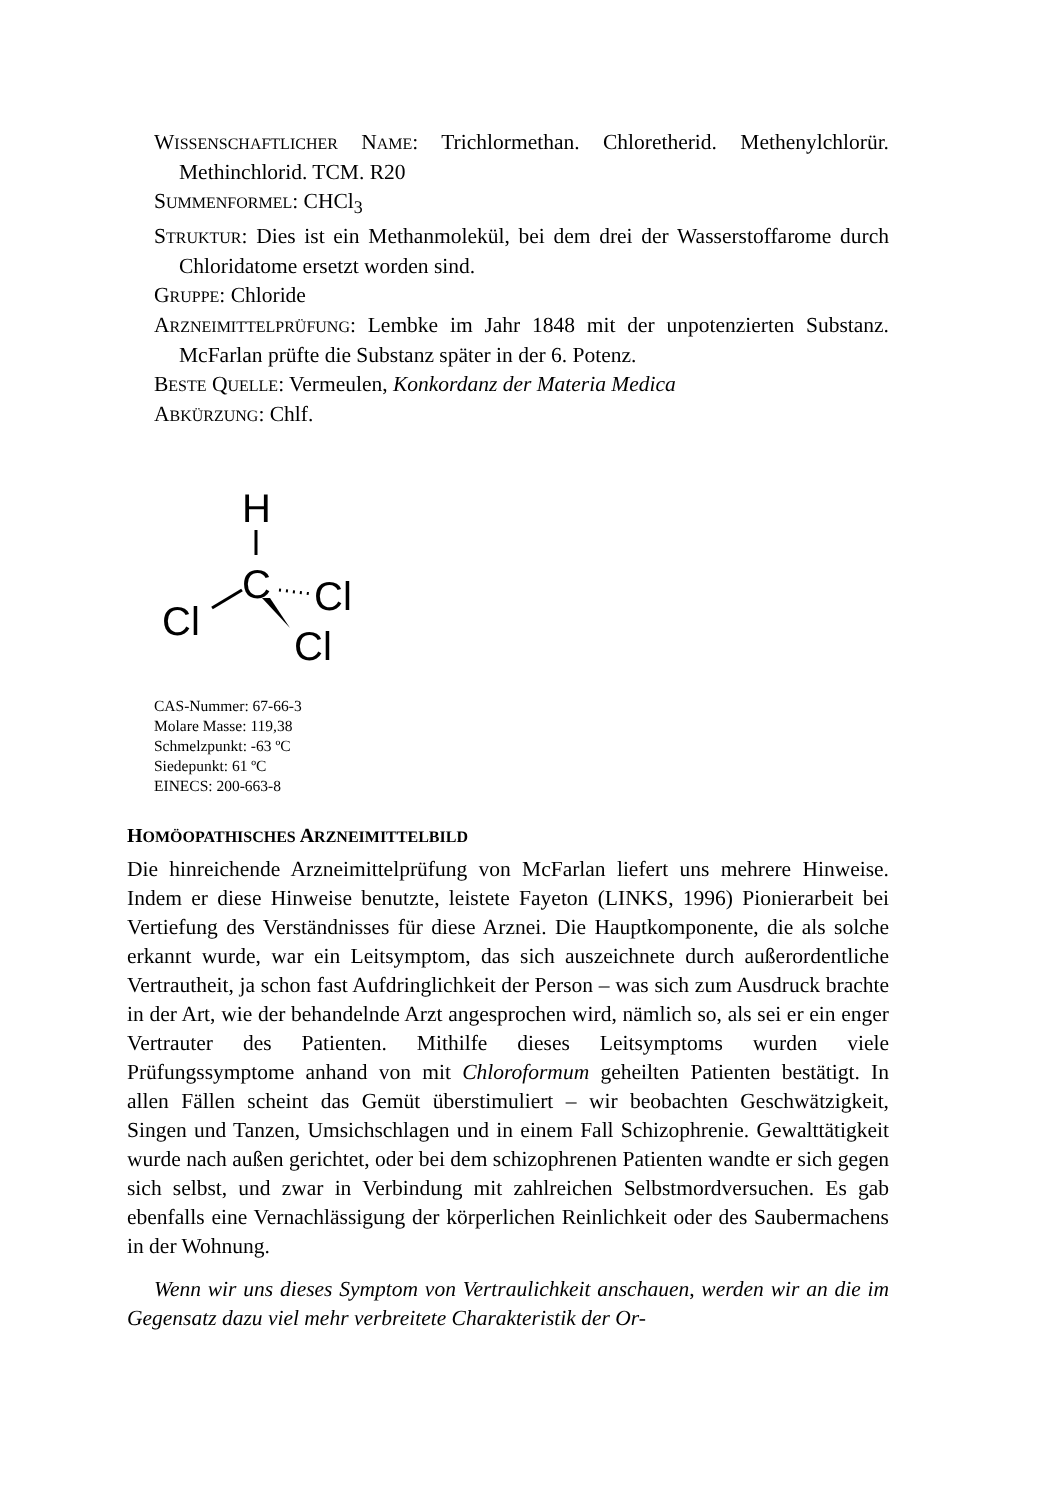WISSENSCHAFTLICHER NAME: Trichlormethan. Chloretherid. Methenylchlorür. Methinchlorid. TCM. R20
SUMMENFORMEL: CHCl<sub>3</sub>
STRUKTUR: Dies ist ein Methanmolekül, bei dem drei der Wasserstoffarome durch Chloridatome ersetzt worden sind.
GRUPPE: Chloride
ARZNEIMITTELPRÜFUNG: Lembke im Jahr 1848 mit der unpotenzierten Substanz. McFarlan prüfte die Substanz später in der 6. Potenz.
BESTE QUELLE: Vermeulen, Konkordanz der Materia Medica
ABKÜRZUNG: Chlf.
H
C
Cl
Cl
Cl
CAS-Nummer: 67-66-3
Molare Masse: 119,38
Schmelzpunkt: -63 ºC
Siedepunkt: 61 ºC
EINECS: 200-663-8
HOMÖOPATHISCHES ARZNEIMITTELBILD
Die hinreichende Arzneimittelprüfung von McFarlan liefert uns mehrere Hinweise. Indem er diese Hinweise benutzte, leistete Fayeton (LINKS, 1996) Pionierarbeit bei Vertiefung des Verständnisses für diese Arznei. Die Hauptkomponente, die als solche erkannt wurde, war ein Leitsymptom, das sich auszeichnete durch außerordentliche Vertrautheit, ja schon fast Aufdringlichkeit der Person – was sich zum Ausdruck brachte in der Art, wie der behandelnde Arzt angesprochen wird, nämlich so, als sei er ein enger Vertrauter des Patienten. Mithilfe dieses Leitsymptoms wurden viele Prüfungssymptome anhand von mit Chloroformum geheilten Patienten bestätigt. In allen Fällen scheint das Gemüt überstimuliert – wir beobachten Geschwätzigkeit, Singen und Tanzen, Umsichschlagen und in einem Fall Schizophrenie. Gewalttätigkeit wurde nach außen gerichtet, oder bei dem schizophrenen Patienten wandte er sich gegen sich selbst, und zwar in Verbindung mit zahlreichen Selbstmordversuchen. Es gab ebenfalls eine Vernachlässigung der körperlichen Reinlichkeit oder des Saubermachens in der Wohnung.
Wenn wir uns dieses Symptom von Vertraulichkeit anschauen, werden wir an die im Gegensatz dazu viel mehr verbreitete Charakteristik der Or-